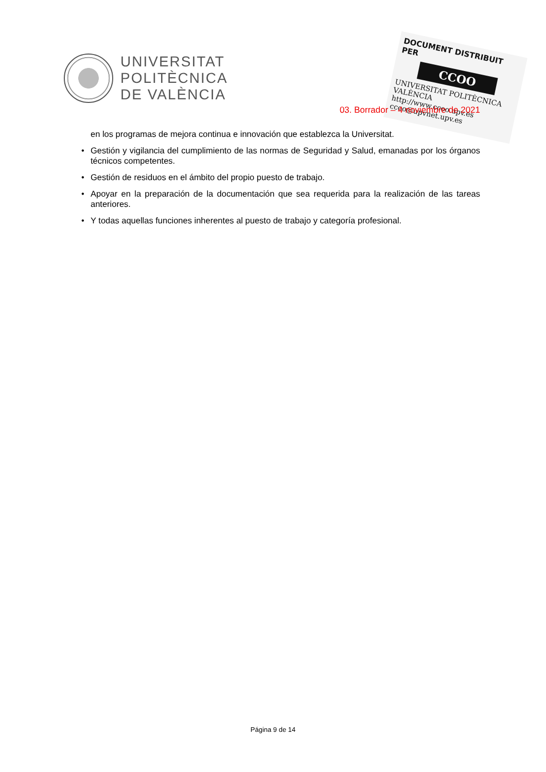UNIVERSITAT
POLITÈCNICA
DE VALÈNCIA
DOCUMENT DISTRIBUIT PER
CCOO
UNIVERSITAT POLITÈCNICA VALÈNCIA
http://www.ccoo.upv.es
ccoo@upvnet.upv.es
03. Borrador – 4 noviembre de 2021
en los programas de mejora continua e innovación que establezca la Universitat.
• Gestión y vigilancia del cumplimiento de las normas de Seguridad y Salud, emanadas por los órganos técnicos competentes.
• Gestión de residuos en el ámbito del propio puesto de trabajo.
• Apoyar en la preparación de la documentación que sea requerida para la realización de las tareas anteriores.
• Y todas aquellas funciones inherentes al puesto de trabajo y categoría profesional.
Página 9 de 14